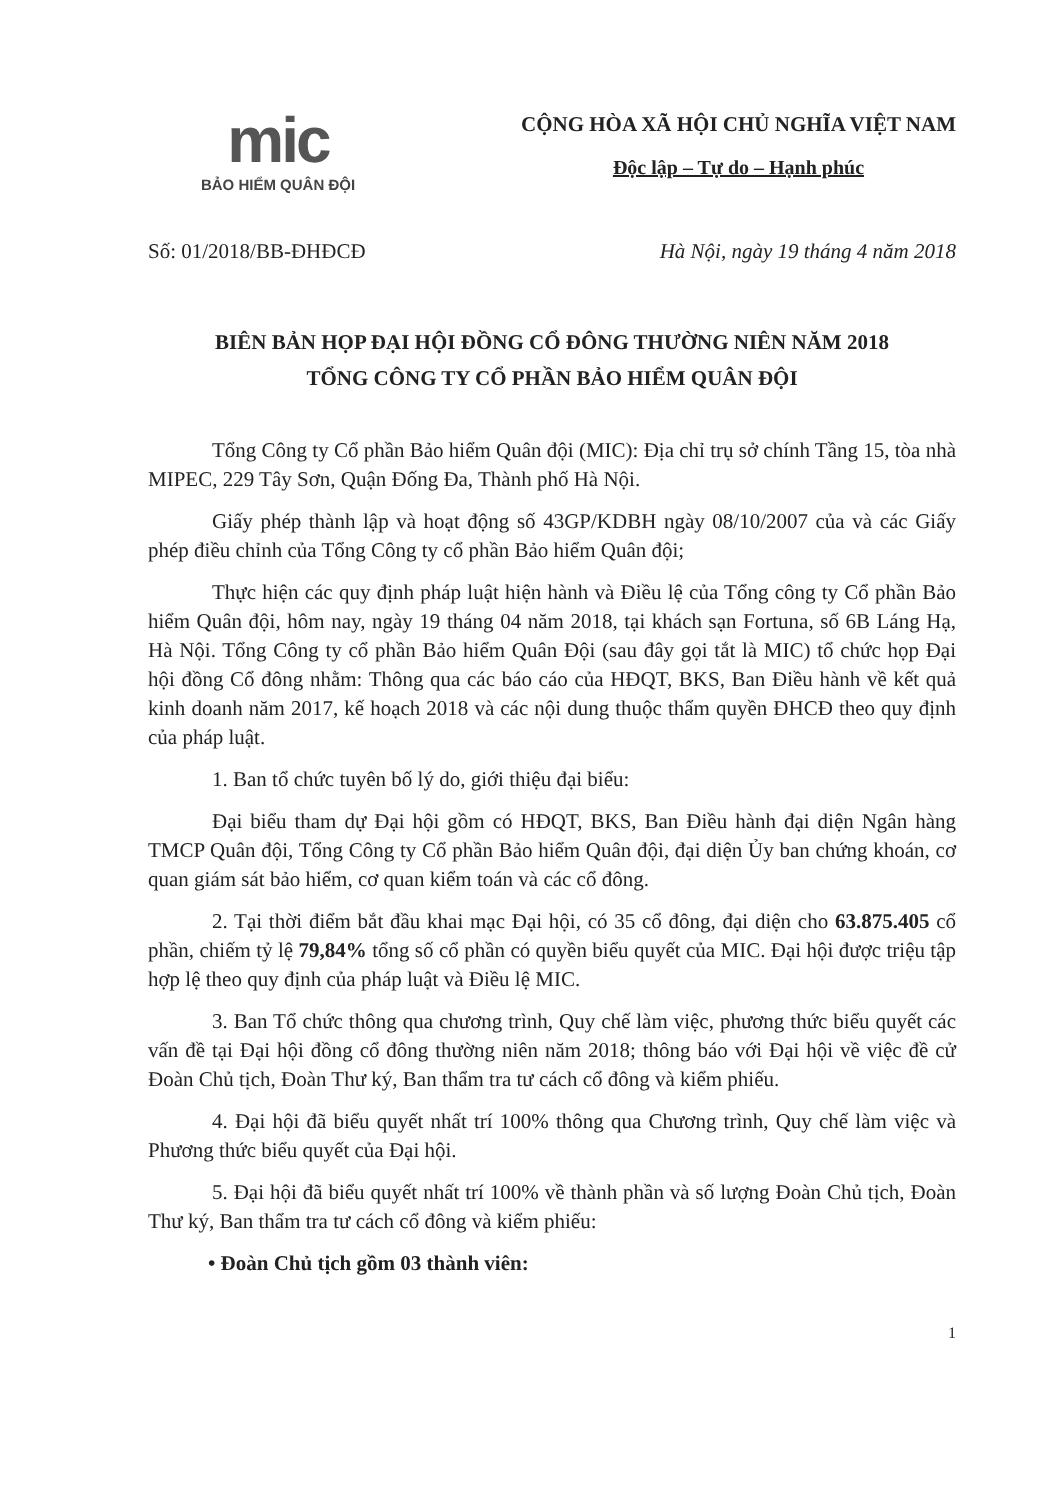mic
BẢO HIỂM QUÂN ĐỘI
CỘNG HÒA XÃ HỘI CHỦ NGHĨA VIỆT NAM
Độc lập – Tự do – Hạnh phúc
Số: 01/2018/BB-ĐHĐCĐ Hà Nội, ngày 19 tháng 4 năm 2018
BIÊN BẢN HỌP ĐẠI HỘI ĐỒNG CỔ ĐÔNG THƯỜNG NIÊN NĂM 2018
TỔNG CÔNG TY CỔ PHẦN BẢO HIỂM QUÂN ĐỘI
Tổng Công ty Cổ phần Bảo hiểm Quân đội (MIC): Địa chỉ trụ sở chính Tầng 15, tòa nhà MIPEC, 229 Tây Sơn, Quận Đống Đa, Thành phố Hà Nội.
Giấy phép thành lập và hoạt động số 43GP/KDBH ngày 08/10/2007 của và các Giấy phép điều chỉnh của Tổng Công ty cổ phần Bảo hiểm Quân đội;
Thực hiện các quy định pháp luật hiện hành và Điều lệ của Tổng công ty Cổ phần Bảo hiểm Quân đội, hôm nay, ngày 19 tháng 04 năm 2018, tại khách sạn Fortuna, số 6B Láng Hạ, Hà Nội. Tổng Công ty cổ phần Bảo hiểm Quân Đội (sau đây gọi tắt là MIC) tổ chức họp Đại hội đồng Cổ đông nhằm: Thông qua các báo cáo của HĐQT, BKS, Ban Điều hành về kết quả kinh doanh năm 2017, kế hoạch 2018 và các nội dung thuộc thẩm quyền ĐHCĐ theo quy định của pháp luật.
1. Ban tổ chức tuyên bố lý do, giới thiệu đại biểu:
Đại biểu tham dự Đại hội gồm có HĐQT, BKS, Ban Điều hành đại diện Ngân hàng TMCP Quân đội, Tổng Công ty Cổ phần Bảo hiểm Quân đội, đại diện Ủy ban chứng khoán, cơ quan giám sát bảo hiểm, cơ quan kiểm toán và các cổ đông.
2. Tại thời điểm bắt đầu khai mạc Đại hội, có 35 cổ đông, đại diện cho 63.875.405 cổ phần, chiếm tỷ lệ 79,84% tổng số cổ phần có quyền biểu quyết của MIC. Đại hội được triệu tập hợp lệ theo quy định của pháp luật và Điều lệ MIC.
3. Ban Tổ chức thông qua chương trình, Quy chế làm việc, phương thức biểu quyết các vấn đề tại Đại hội đồng cổ đông thường niên năm 2018; thông báo với Đại hội về việc đề cử Đoàn Chủ tịch, Đoàn Thư ký, Ban thẩm tra tư cách cổ đông và kiểm phiếu.
4. Đại hội đã biểu quyết nhất trí 100% thông qua Chương trình, Quy chế làm việc và Phương thức biểu quyết của Đại hội.
5. Đại hội đã biểu quyết nhất trí 100% về thành phần và số lượng Đoàn Chủ tịch, Đoàn Thư ký, Ban thẩm tra tư cách cổ đông và kiểm phiếu:
• Đoàn Chủ tịch gồm 03 thành viên:
1